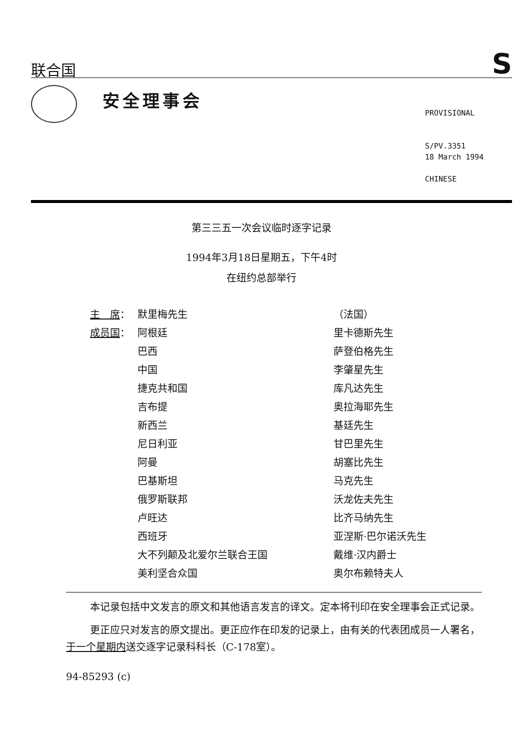联合国 S
安全理事会
PROVISIONAL
S/PV.3351
18 March 1994
CHINESE
第三三五一次会议临时逐字记录
1994年3月18日星期五，下午4时
在纽约总部举行
| 主 席 ： | 默里梅先生 | （法国） |
| 成员国 ： | 阿根廷 | 里卡德斯先生 |
| | 巴西 | 萨登伯格先生 |
| | 中国 | 李肇星先生 |
| | 捷克共和国 | 库凡达先生 |
| | 吉布提 | 奥拉海耶先生 |
| | 新西兰 | 基廷先生 |
| | 尼日利亚 | 甘巴里先生 |
| | 阿曼 | 胡塞比先生 |
| | 巴基斯坦 | 马克先生 |
| | 俄罗斯联邦 | 沃龙佐夫先生 |
| | 卢旺达 | 比齐马纳先生 |
| | 西班牙 | 亚涅斯·巴尔诺沃先生 |
| | 大不列颠及北爱尔兰联合王国 | 戴维·汉内爵士 |
| | 美利坚合众国 | 奥尔布赖特夫人 |
本记录包括中文发言的原文和其他语言发言的译文。定本将刊印在安全理事会正式记录。
更正应只对发言的原文提出。更正应作在印发的记录上，由有关的代表团成员一人署名，于一个星期内送交逐字记录科科长（C-178室）。
94-85293 (c)